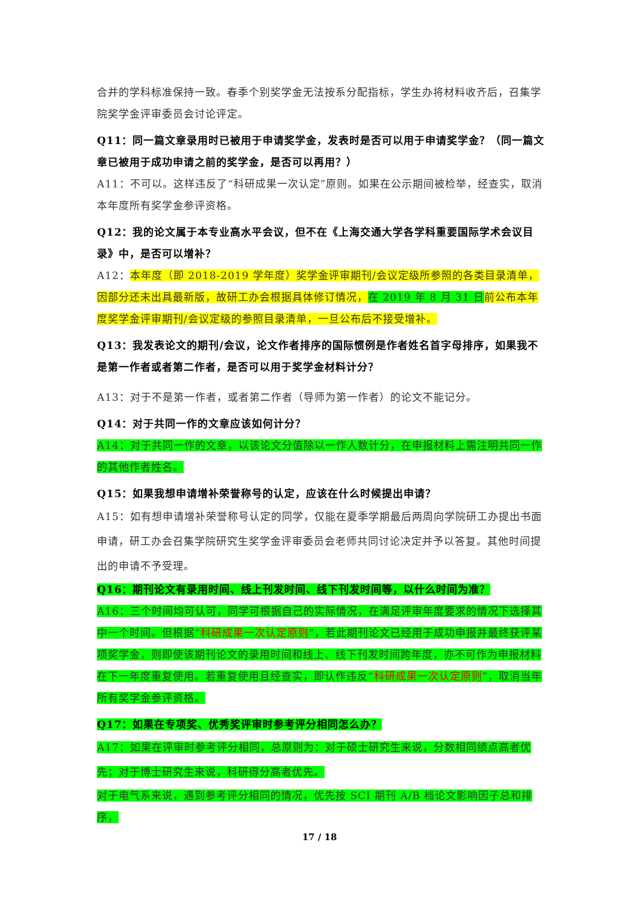合并的学科标准保持一致。春季个别奖学金无法按系分配指标，学生办将材料收齐后，召集学院奖学金评审委员会讨论评定。
Q11：同一篇文章录用时已被用于申请奖学金，发表时是否可以用于申请奖学金？（同一篇文章已被用于成功申请之前的奖学金，是否可以再用？）
A11：不可以。这样违反了“科研成果一次认定”原则。如果在公示期间被检举，经查实，取消本年度所有奖学金参评资格。
Q12：我的论文属于本专业高水平会议，但不在《上海交通大学各学科重要国际学术会议目录》中，是否可以增补？
A12：本年度（即 2018-2019 学年度）奖学金评审期刊/会议定级所参照的各类目录清单，因部分还未出具最新版，故研工办会根据具体修订情况，在 2019 年 8 月 31 日 前公布本年度奖学金评审期刊/会议定级的参照目录清单，一旦公布后不接受增补。
Q13：我发表论文的期刊/会议，论文作者排序的国际惯例是作者姓名首字母排序，如果我不是第一作者或者第二作者，是否可以用于奖学金材料计分？
A13：对于不是第一作者，或者第二作者（导师为第一作者）的论文不能记分。
Q14：对于共同一作的文章应该如何计分？
A14：对于共同一作的文章，以该论文分值除以一作人数计分，在申报材料上需注明共同一作的其他作者姓名。
Q15：如果我想申请增补荣誉称号的认定，应该在什么时候提出申请？
A15：如有想申请增补荣誉称号认定的同学，仅能在夏季学期最后两周向学院研工办提出书面申请，研工办会召集学院研究生奖学金评审委员会老师共同讨论决定并予以答复。其他时间提出的申请不予受理。
Q16：期刊论文有录用时间、线上刊发时间、线下刊发时间等，以什么时间为准？
A16：三个时间均可认可，同学可根据自己的实际情况，在满足评审年度要求的情况下选择其中一个时间。但根据“科研成果一次认定原则”，若此期刊论文已经用于成功申报并最终获评某项奖学金，则即使该期刊论文的录用时间和线上、线下刊发时间跨年度，亦不可作为申报材料在下一年度重复使用。若重复使用且经查实，即认作违反“科研成果一次认定原则”，取消当年所有奖学金参评资格。
Q17：如果在专项奖、优秀奖评审时参考评分相同怎么办？
A17：如果在评审时参考评分相同，总原则为：对于硕士研究生来说，分数相同绩点高者优先；对于博士研究生来说，科研得分高者优先。
对于电气系来说，遇到参考评分相同的情况，优先按 SCI 期刊 A/B 档论文影响因子总和排序，
17 / 18